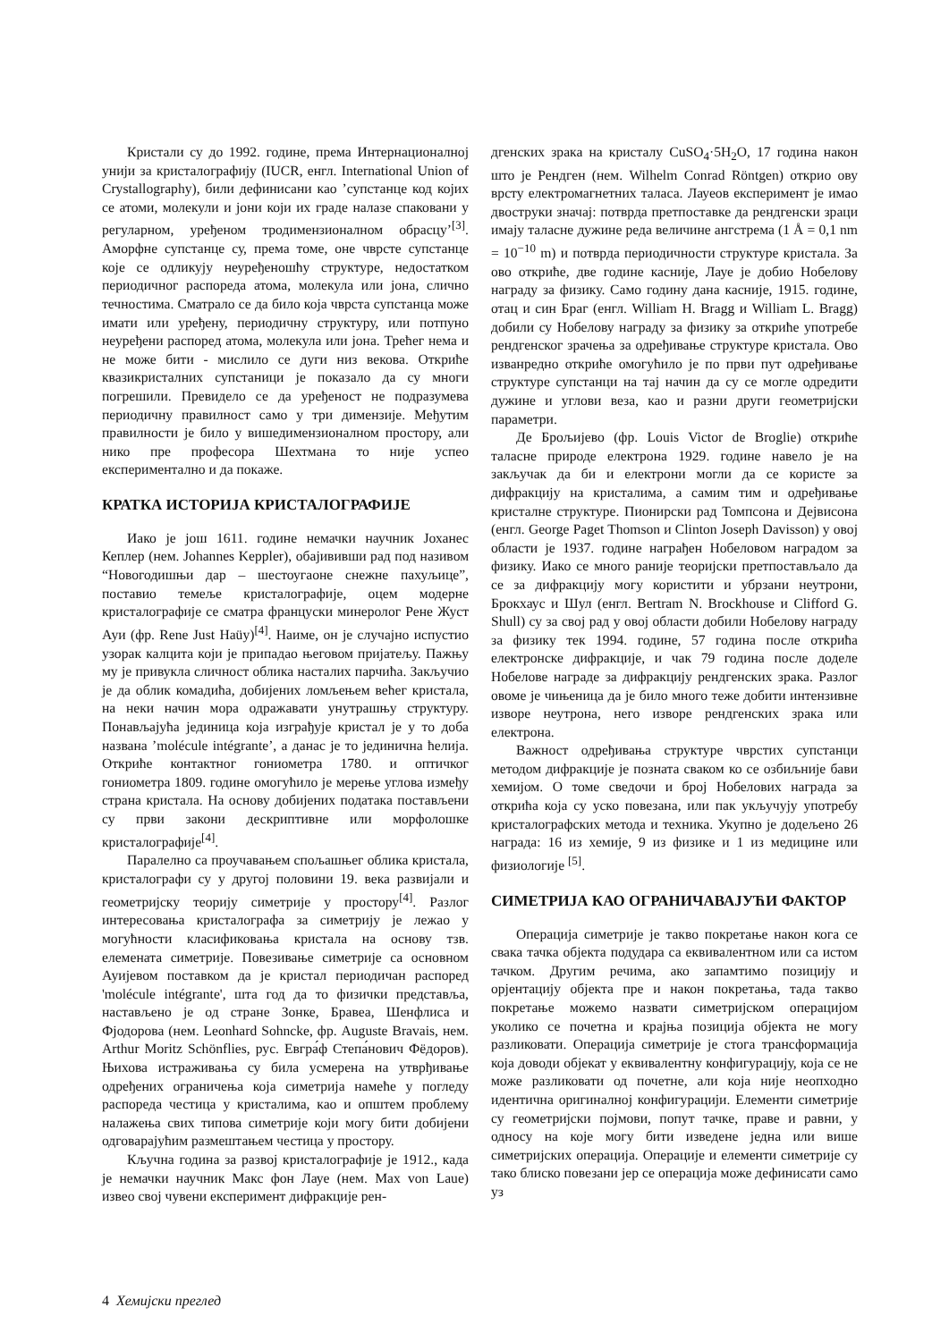Кристали су до 1992. године, према Интернационалној унији за кристалографију (IUCR, енгл. International Union of Crystallography), били дефинисани као ’супстанце код којих се атоми, молекули и јони који их граде налазе спаковани у регуларном, уређеном тродимензионалном обрасцу’<sup>[3]</sup>. Аморфне супстанце су, према томе, оне чврсте супстанце које се одликују неуређеношћу структуре, недостатком периодичног распореда атома, молекула или јона, слично течностима. Сматрало се да било која чврста супстанца може имати или уређену, периодичну структуру, или потпуно неуређени распоред атома, молекула или јона. Трећег нема и не може бити - мислило се дуги низ векова. Откриће квазикристалних супстаници је показало да су многи погрешили. Превидело се да уређеност не подразумева периодичну правилност само у три димензије. Међутим правилности је било у вишедимензионалном простору, али нико пре професора Шехтмана то није успео експериментално и да покаже.
КРАТКА ИСТОРИЈА КРИСТАЛОГРАФИЈЕ
Иако је још 1611. године немачки научник Јоханес Кеплер (нем. Johannes Keppler), обајививши рад под називом “Новогодишњи дар – шестоугаоне снежне пахуљице”, поставио темеље кристалографије, оцем модерне кристалографије се сматра француски минеролог Рене Жуст Ауи (фр. Rene Just Haüy)<sup>[4]</sup>. Наиме, он је случајно испустио узорак калцита који је припадао његовом пријатељу. Пажњу му је привукла сличност облика насталих парчића. Закључио је да облик комадића, добијених ломљењем већег кристала, на неки начин мора одражавати унутрашњу структуру. Понављајућа јединица која изграђује кристал је у то доба названа ’molécule intégrante’, а данас је то јединична ћелија. Откриће контактног гониометра 1780. и оптичког гониометра 1809. године омогућило је мерење углова између страна кристала. На основу добијених података постављени су први закони дескриптивне или морфолошке кристалографије<sup>[4]</sup>.
Паралелно са проучавањем спољашњег облика кристала, кристалографи су у другој половини 19. века развијали и геометријску теорију симетрије у простору<sup>[4]</sup>. Разлог интересовања кристалографа за симетрију је лежао у могућности класификовања кристала на основу тзв. елемената симетрије. Повезивање симетрије са основном Ауијевом поставком да је кристал периодичан распоред 'molécule intégrante', шта год да то физички представља, настављено је од стране Зонке, Бравеа, Шенфлиса и Фјодорова (нем. Leonhard Sohncke, фр. Auguste Bravais, нем. Arthur Moritz Schönflies, рус. Евгра́ф Степа́нович Фёдоров). Њихова истраживања су била усмерена на утврђивање одређених ограничења која симетрија намеће у погледу распореда честица у кристалима, као и општем проблему налажења свих типова симетрије који могу бити добијени одговарајућим размештањем честица у простору.
Кључна година за развој кристалографије је 1912., када је немачки научник Макс фон Лауе (нем. Max von Laue) извео свој чувени експеримент дифракције рен-
дгенских зрака на кристалу CuSO<sub>4</sub>·5H<sub>2</sub>O, 17 година након што је Рендген (нем. Wilhelm Conrad Röntgen) открио ову врсту електромагнетних таласа. Лауеов експеримент је имао двоструки значај: потврда претпоставке да рендгенски зраци имају таласне дужине реда величине ангстрема (1 Å = 0,1 nm = 10<sup>−10</sup> m) и потврда периодичности структуре кристала. За ово откриће, две године касније, Лауе је добио Нобелову награду за физику. Само годину дана касније, 1915. године, отац и син Браг (енгл. William H. Bragg и William L. Bragg) добили су Нобелову награду за физику за откриће употребе рендгенског зрачења за одређивање структуре кристала. Ово изванредно откриће омогућило је по први пут одређивање структуре супстанци на тај начин да су се могле одредити дужине и углови веза, као и разни други геометријски параметри.
Де Брољијево (фр. Louis Victor de Broglie) откриће таласне природе електрона 1929. године навело је на закључак да би и електрони могли да се користе за дифракцију на кристалима, а самим тим и одређивање кристалне структуре. Пионирски рад Томпсона и Дејвисона (енгл. George Paget Thomson и Clinton Joseph Davisson) у овој области је 1937. године награђен Нобеловом наградом за физику. Иако се много раније теоријски претпостављало да се за дифракцију могу користити и убрзани неутрони, Брокхаус и Шул (енгл. Bertram N. Brockhouse и Clifford G. Shull) су за свој рад у овој области добили Нобелову награду за физику тек 1994. године, 57 година после открића електронске дифракције, и чак 79 година после доделе Нобелове награде за дифракцију рендгенских зрака. Разлог овоме је чињеница да је било много теже добити интензивне изворе неутрона, него изворе рендгенских зрака или електрона.
Важност одређивања структуре чврстих супстанци методом дифракције је позната сваком ко се озбиљније бави хемијом. О томе сведочи и број Нобелових награда за открића која су уско повезана, или пак укључују употребу кристалографских метода и техника. Укупно је додељено 26 награда: 16 из хемије, 9 из физике и 1 из медицине или физиологије <sup>[5]</sup>.
СИМЕТРИЈА КАО ОГРАНИЧАВАЈУЋИ ФАКТОР
Операција симетрије је такво покретање након кога се свака тачка објекта подудара са еквивалентном или са истом тачком. Другим речима, ако запамтимо позицију и орјентацију објекта пре и након покретања, тада такво покретање можемо назвати симетријском операцијом уколико се почетна и крајња позиција објекта не могу разликовати. Операција симетрије је стога трансформација која доводи објекат у еквивалентну конфигурацију, која се не може разликовати од почетне, али која није неопходно идентична оригиналној конфигурацији. Елементи симетрије су геометријски појмови, попут тачке, праве и равни, у односу на које могу бити изведене једна или више симетријских операција. Операције и елементи симетрије су тако блиско повезани јер се операција може дефинисати само уз
4 Хемијски преглед